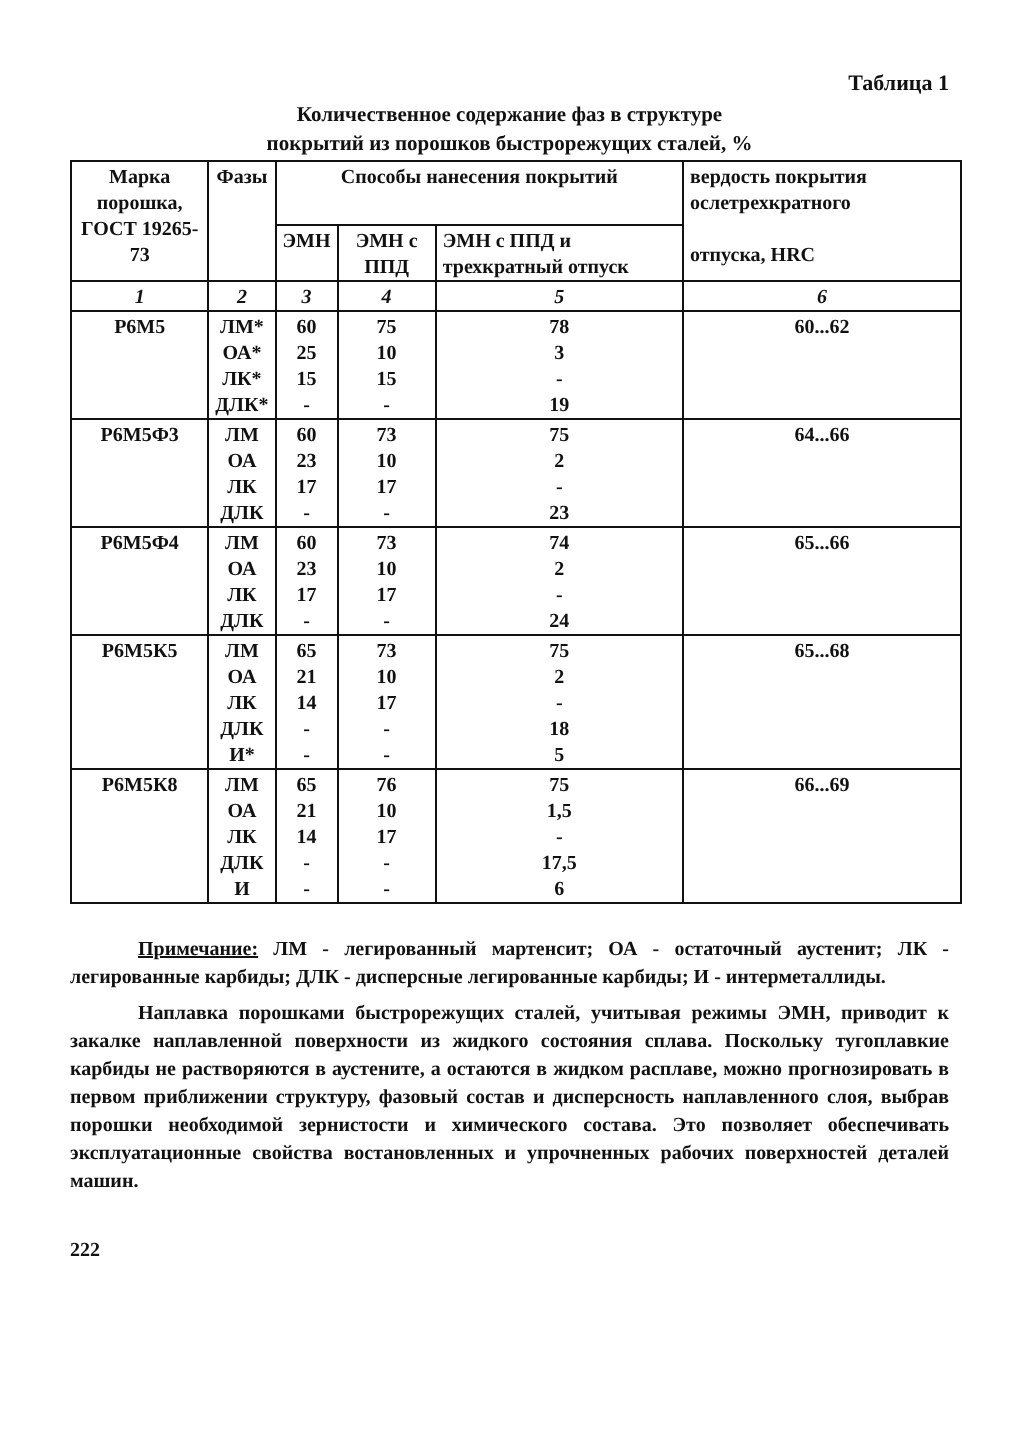Таблица 1
Количественное содержание фаз в структуре
покрытий из порошков быстрорежущих сталей, %
| Марка порошка, ГОСТ 19265-73 | Фазы | Способы нанесения покрытий | | | вердость покрытия ослетрехкратного отпуска, HRC |
| --- | --- | --- | --- | --- | --- |
| | | ЭМН | ЭМН с ППД | ЭМН с ППД и трехкратный отпуск | |
| 1 | 2 | 3 | 4 | 5 | 6 |
| Р6М5 | ЛМ* ОА* ЛК* ДЛК* | 60 25 15 - | 75 10 15 - | 78 3 - 19 | 60...62 |
| Р6М5Ф3 | ЛМ ОА ЛК ДЛК | 60 23 17 - | 73 10 17 - | 75 2 - 23 | 64...66 |
| Р6М5Ф4 | ЛМ ОА ЛК ДЛК | 60 23 17 - | 73 10 17 - | 74 2 - 24 | 65...66 |
| Р6М5К5 | ЛМ ОА ЛК ДЛК И* | 65 21 14 - - | 73 10 17 - - | 75 2 - 18 5 | 65...68 |
| Р6М5К8 | ЛМ ОА ЛК ДЛК И | 65 21 14 - - | 76 10 17 - - | 75 1,5 - 17,5 6 | 66...69 |
Примечание: ЛМ - легированный мартенсит; ОА - остаточный аустенит; ЛК - легированные карбиды; ДЛК - дисперсные легированные карбиды; И - интерметаллиды.
Наплавка порошками быстрорежущих сталей, учитывая режимы ЭМН, приводит к закалке наплавленной поверхности из жидкого состояния сплава. Поскольку тугоплавкие карбиды не растворяются в аустените, а остаются в жидком расплаве, можно прогнозировать в первом приближении структуру, фазовый состав и дисперсность наплавленного слоя, выбрав порошки необходимой зернистости и химического состава. Это позволяет обеспечивать эксплуатационные свойства востановленных и упрочненных рабочих поверхностей деталей машин.
222